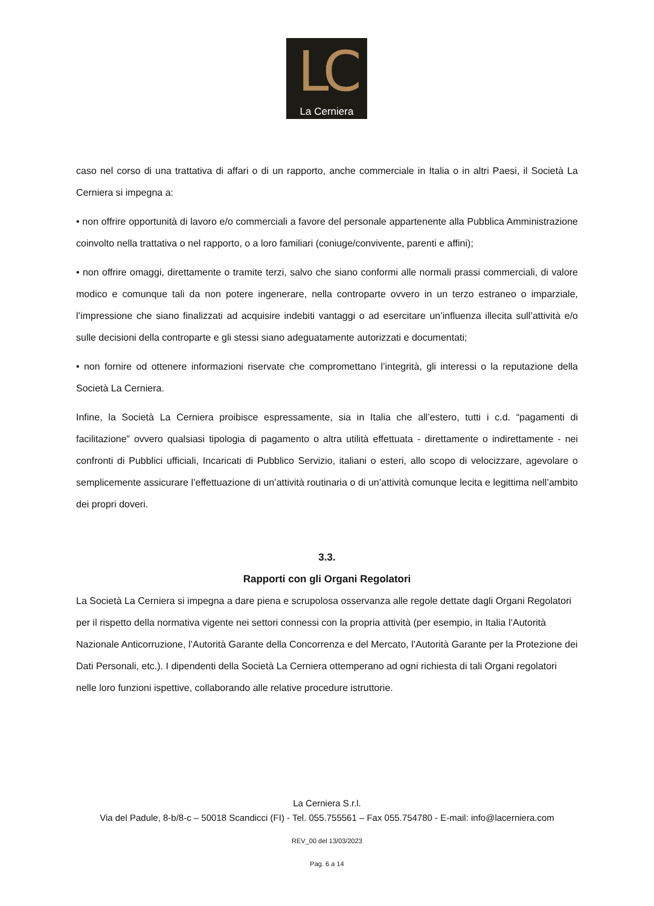LC
La Cerniera
caso nel corso di una trattativa di affari o di un rapporto, anche commerciale in Italia o in altri Paesi, il Società La Cerniera si impegna a:
• non offrire opportunità di lavoro e/o commerciali a favore del personale appartenente alla Pubblica Amministrazione coinvolto nella trattativa o nel rapporto, o a loro familiari (coniuge/convivente, parenti e affini);
• non offrire omaggi, direttamente o tramite terzi, salvo che siano conformi alle normali prassi commerciali, di valore modico e comunque tali da non potere ingenerare, nella controparte ovvero in un terzo estraneo o imparziale, l’impressione che siano finalizzati ad acquisire indebiti vantaggi o ad esercitare un’influenza illecita sull’attività e/o sulle decisioni della controparte e gli stessi siano adeguatamente autorizzati e documentati;
• non fornire od ottenere informazioni riservate che compromettano l’integrità, gli interessi o la reputazione della Società La Cerniera.
Infine, la Società La Cerniera proibisce espressamente, sia in Italia che all’estero, tutti i c.d. “pagamenti di facilitazione” ovvero qualsiasi tipologia di pagamento o altra utilità effettuata - direttamente o indirettamente - nei confronti di Pubblici ufficiali, Incaricati di Pubblico Servizio, italiani o esteri, allo scopo di velocizzare, agevolare o semplicemente assicurare l’effettuazione di un’attività routinaria o di un’attività comunque lecita e legittima nell’ambito dei propri doveri.
3.3.
Rapporti con gli Organi Regolatori
La Società La Cerniera si impegna a dare piena e scrupolosa osservanza alle regole dettate dagli Organi Regolatori per il rispetto della normativa vigente nei settori connessi con la propria attività (per esempio, in Italia l’Autorità Nazionale Anticorruzione, l’Autorità Garante della Concorrenza e del Mercato, l’Autorità Garante per la Protezione dei Dati Personali, etc.). I dipendenti della Società La Cerniera ottemperano ad ogni richiesta di tali Organi regolatori nelle loro funzioni ispettive, collaborando alle relative procedure istruttorie.
La Cerniera S.r.l.
Via del Padule, 8-b/8-c – 50018 Scandicci (FI) - Tel. 055.755561 – Fax 055.754780 - E-mail: info@lacerniera.com
REV_00 del 13/03/2023
Pag. 6 a 14